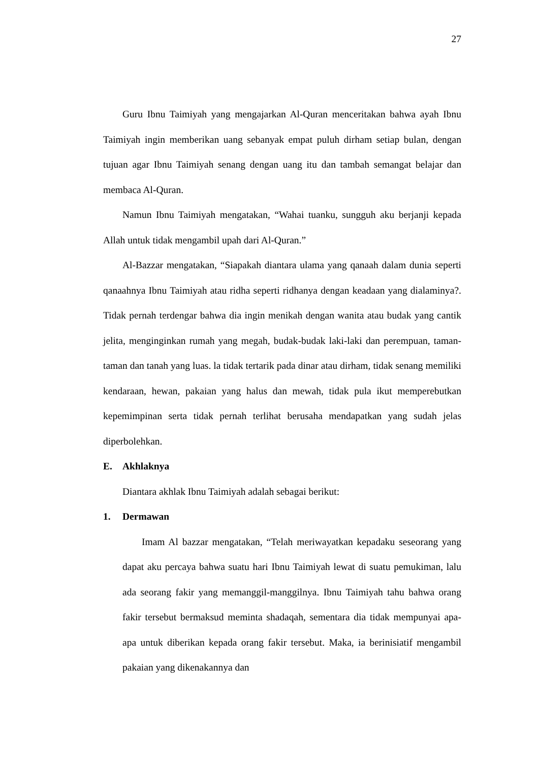27
Guru Ibnu Taimiyah yang mengajarkan Al-Quran menceritakan bahwa ayah Ibnu Taimiyah ingin memberikan uang sebanyak empat puluh dirham setiap bulan, dengan tujuan agar Ibnu Taimiyah senang dengan uang itu dan tambah semangat belajar dan membaca Al-Quran.
Namun Ibnu Taimiyah mengatakan, “Wahai tuanku, sungguh aku berjanji kepada Allah untuk tidak mengambil upah dari Al-Quran.”
Al-Bazzar mengatakan, “Siapakah diantara ulama yang qanaah dalam dunia seperti qanaahnya Ibnu Taimiyah atau ridha seperti ridhanya dengan keadaan yang dialaminya?. Tidak pernah terdengar bahwa dia ingin menikah dengan wanita atau budak yang cantik jelita, menginginkan rumah yang megah, budak-budak laki-laki dan perempuan, taman-taman dan tanah yang luas. la tidak tertarik pada dinar atau dirham, tidak senang memiliki kendaraan, hewan, pakaian yang halus dan mewah, tidak pula ikut memperebutkan kepemimpinan serta tidak pernah terlihat berusaha mendapatkan yang sudah jelas diperbolehkan.
E. Akhlaknya
Diantara akhlak Ibnu Taimiyah adalah sebagai berikut:
1. Dermawan
Imam Al bazzar mengatakan, “Telah meriwayatkan kepadaku seseorang yang dapat aku percaya bahwa suatu hari Ibnu Taimiyah lewat di suatu pemukiman, lalu ada seorang fakir yang memanggil-manggilnya. Ibnu Taimiyah tahu bahwa orang fakir tersebut bermaksud meminta shadaqah, sementara dia tidak mempunyai apa-apa untuk diberikan kepada orang fakir tersebut. Maka, ia berinisiatif mengambil pakaian yang dikenakannya dan